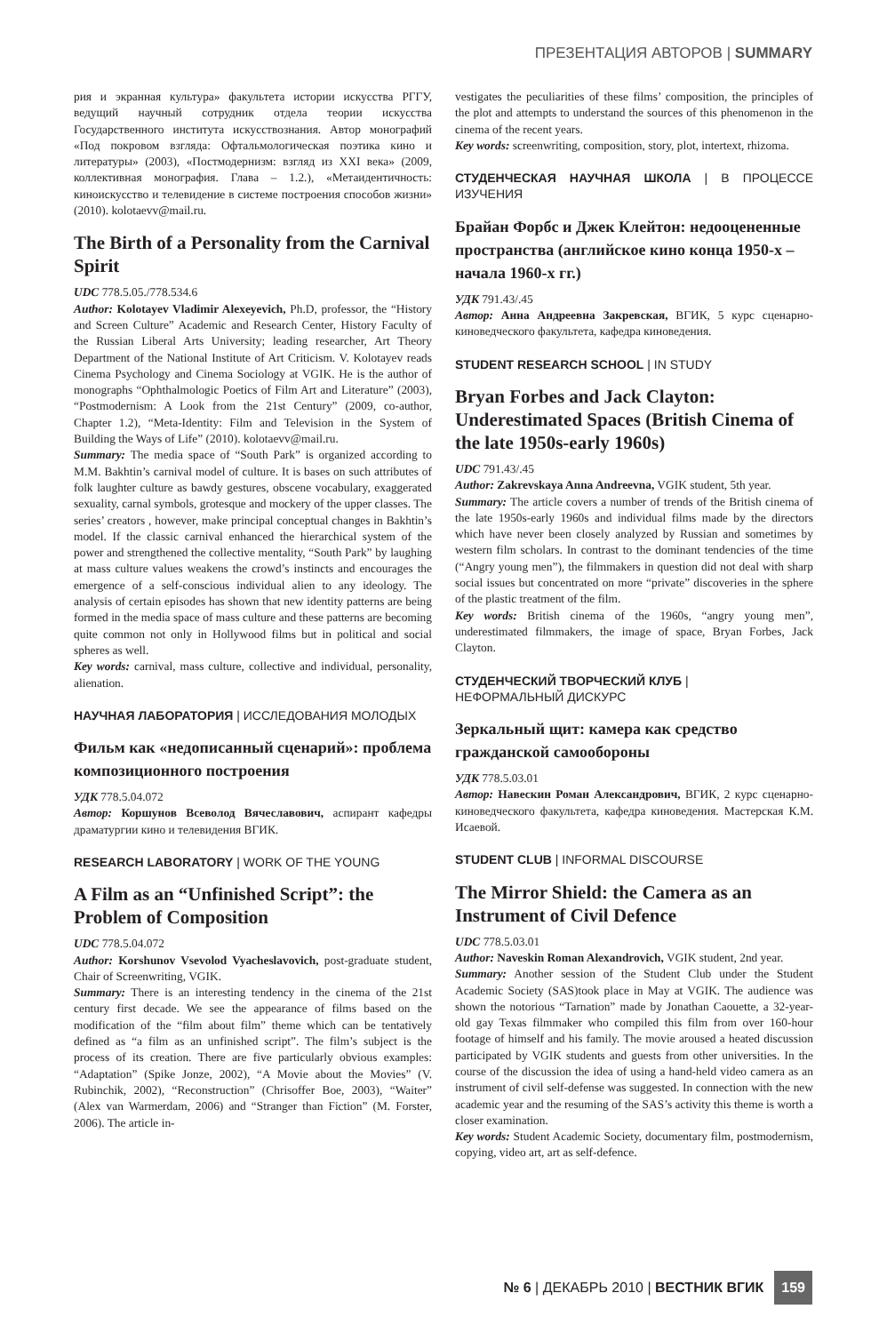ПРЕЗЕНТАЦИЯ АВТОРОВ | SUMMARY
рия и экранная культура» факультета истории искусства РГГУ, ведущий научный сотрудник отдела теории искусства Государственного института искусствознания. Автор монографий «Под покровом взгляда: Офтальмологическая поэтика кино и литературы» (2003), «Постмодернизм: взгляд из XXI века» (2009, коллективная монография. Глава – 1.2.), «Метаидентичность: киноискусство и телевидение в системе построения способов жизни» (2010). kolotaevv@mail.ru.
The Birth of a Personality from the Carnival Spirit
UDC 778.5.05./778.534.6
Author: Kolotayev Vladimir Alexeyevich, Ph.D, professor, the “History and Screen Culture” Academic and Research Center, History Faculty of the Russian Liberal Arts University; leading researcher, Art Theory Department of the National Institute of Art Criticism. V. Kolotayev reads Cinema Psychology and Cinema Sociology at VGIK. He is the author of monographs “Ophthalmologic Poetics of Film Art and Literature” (2003), “Postmodernism: A Look from the 21st Century” (2009, co-author, Chapter 1.2), “Meta-Identity: Film and Television in the System of Building the Ways of Life” (2010). kolotaevv@mail.ru.
Summary: The media space of “South Park” is organized according to M.M. Bakhtin’s carnival model of culture. It is bases on such attributes of folk laughter culture as bawdy gestures, obscene vocabulary, exaggerated sexuality, carnal symbols, grotesque and mockery of the upper classes. The series’ creators , however, make principal conceptual changes in Bakhtin’s model. If the classic carnival enhanced the hierarchical system of the power and strengthened the collective mentality, “South Park” by laughing at mass culture values weakens the crowd’s instincts and encourages the emergence of a self-conscious individual alien to any ideology. The analysis of certain episodes has shown that new identity patterns are being formed in the media space of mass culture and these patterns are becoming quite common not only in Hollywood films but in political and social spheres as well.
Key words: carnival, mass culture, collective and individual, personality, alienation.
НАУЧНАЯ ЛАБОРАТОРИЯ | ИССЛЕДОВАНИЯ МОЛОДЫХ
Фильм как «недописанный сценарий»: проблема композиционного построения
УДК 778.5.04.072
Автор: Коршунов Всеволод Вячеславович, аспирант кафедры драматургии кино и телевидения ВГИК.
RESEARCH LABORATORY | WORK OF THE YOUNG
A Film as an “Unfinished Script”: the Problem of Composition
UDC 778.5.04.072
Author: Korshunov Vsevolod Vyacheslavovich, post-graduate student, Chair of Screenwriting, VGIK.
Summary: There is an interesting tendency in the cinema of the 21st century first decade. We see the appearance of films based on the modification of the “film about film” theme which can be tentatively defined as “a film as an unfinished script”. The film’s subject is the process of its creation. There are five particularly obvious examples: “Adaptation” (Spike Jonze, 2002), “A Movie about the Movies” (V. Rubinchik, 2002), “Reconstruction” (Chrisoffer Boe, 2003), “Waiter” (Alex van Warmerdam, 2006) and “Stranger than Fiction” (M. Forster, 2006). The article in-
vestigates the peculiarities of these films’ composition, the principles of the plot and attempts to understand the sources of this phenomenon in the cinema of the recent years.
Key words: screenwriting, composition, story, plot, intertext, rhizoma.
СТУДЕНЧЕСКАЯ НАУЧНАЯ ШКОЛА | В ПРОЦЕССЕ ИЗУЧЕНИЯ
Брайан Форбс и Джек Клейтон: недооцененные пространства (английское кино конца 1950-х – начала 1960-х гг.)
УДК 791.43/.45
Автор: Анна Андреевна Закревская, ВГИК, 5 курс сценарно-киноведческого факультета, кафедра киноведения.
STUDENT RESEARCH SCHOOL | IN STUDY
Bryan Forbes and Jack Clayton: Underestimated Spaces (British Cinema of the late 1950s-early 1960s)
UDC 791.43/.45
Author: Zakrevskaya Anna Andreevna, VGIK student, 5th year.
Summary: The article covers a number of trends of the British cinema of the late 1950s-early 1960s and individual films made by the directors which have never been closely analyzed by Russian and sometimes by western film scholars. In contrast to the dominant tendencies of the time (“Angry young men”), the filmmakers in question did not deal with sharp social issues but concentrated on more “private” discoveries in the sphere of the plastic treatment of the film.
Key words: British cinema of the 1960s, “angry young men”, underestimated filmmakers, the image of space, Bryan Forbes, Jack Clayton.
СТУДЕНЧЕСКИЙ ТВОРЧЕСКИЙ КЛУБ |
НЕФОРМАЛЬНЫЙ ДИСКУРС
Зеркальный щит: камера как средство гражданской самообороны
УДК 778.5.03.01
Автор: Навескин Роман Александрович, ВГИК, 2 курс сценарно-киноведческого факультета, кафедра киноведения. Мастерская К.М. Исаевой.
STUDENT CLUB | INFORMAL DISCOURSE
The Mirror Shield: the Camera as an Instrument of Civil Defence
UDC 778.5.03.01
Author: Naveskin Roman Alexandrovich, VGIK student, 2nd year.
Summary: Another session of the Student Club under the Student Academic Society (SAS)took place in May at VGIK. The audience was shown the notorious “Tarnation” made by Jonathan Caouette, a 32-year-old gay Texas filmmaker who compiled this film from over 160-hour footage of himself and his family. The movie aroused a heated discussion participated by VGIK students and guests from other universities. In the course of the discussion the idea of using a hand-held video camera as an instrument of civil self-defense was suggested. In connection with the new academic year and the resuming of the SAS’s activity this theme is worth a closer examination.
Key words: Student Academic Society, documentary film, postmodernism, copying, video art, art as self-defence.
№ 6 | ДЕКАБРЬ 2010 | ВЕСТНИК ВГИК 159